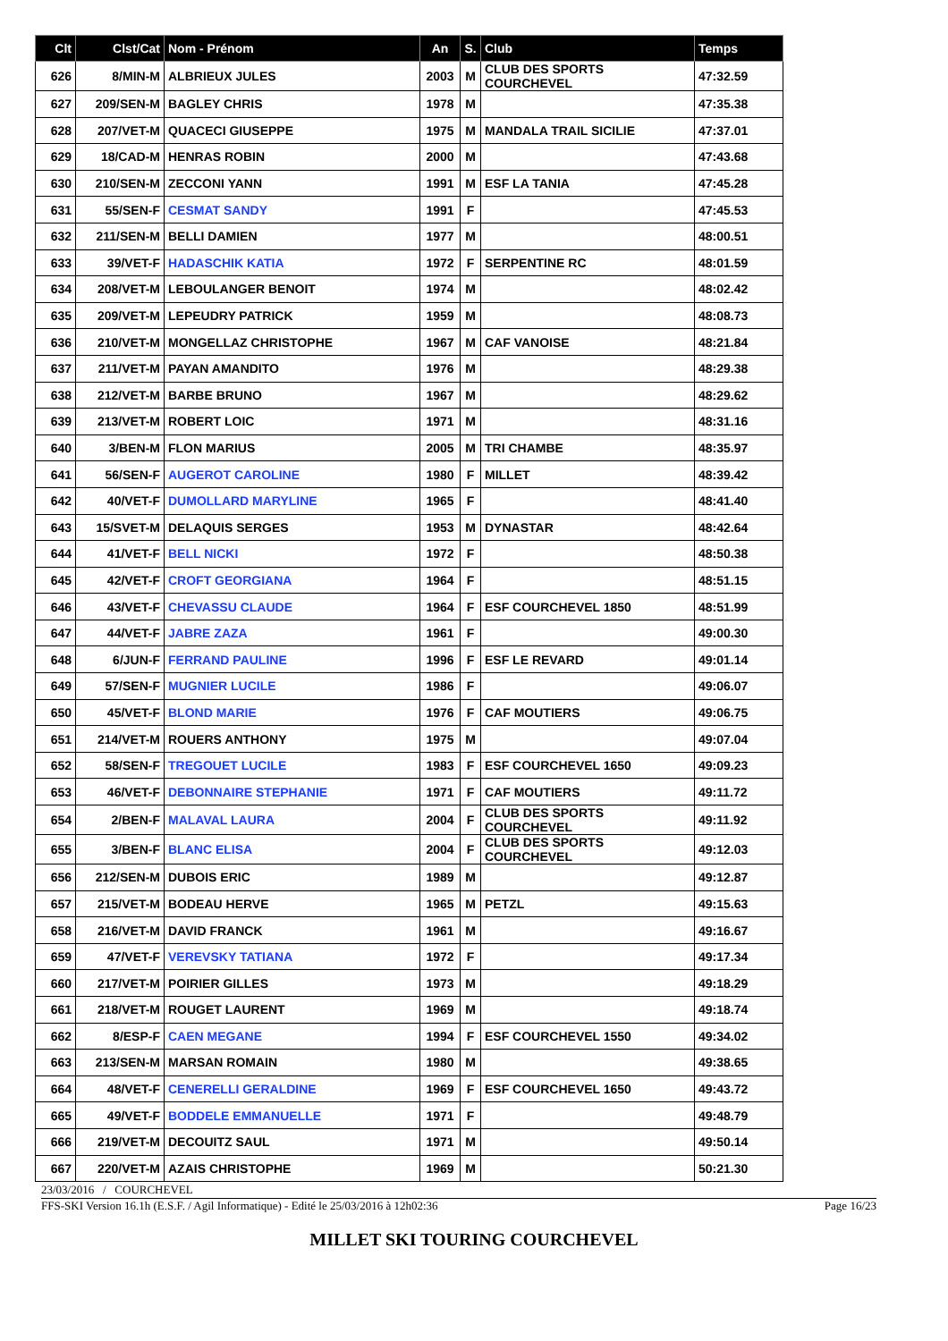| Clt | Clst/Cat | Nom - Prénom | An | S. | Club | Temps |
| --- | --- | --- | --- | --- | --- | --- |
| 626 | 8/MIN-M | ALBRIEUX JULES | 2003 | M | CLUB DES SPORTS COURCHEVEL | 47:32.59 |
| 627 | 209/SEN-M | BAGLEY CHRIS | 1978 | M | | 47:35.38 |
| 628 | 207/VET-M | QUACECI GIUSEPPE | 1975 | M | MANDALA TRAIL SICILIE | 47:37.01 |
| 629 | 18/CAD-M | HENRAS ROBIN | 2000 | M | | 47:43.68 |
| 630 | 210/SEN-M | ZECCONI YANN | 1991 | M | ESF LA TANIA | 47:45.28 |
| 631 | 55/SEN-F | CESMAT SANDY | 1991 | F | | 47:45.53 |
| 632 | 211/SEN-M | BELLI DAMIEN | 1977 | M | | 48:00.51 |
| 633 | 39/VET-F | HADASCHIK KATIA | 1972 | F | SERPENTINE RC | 48:01.59 |
| 634 | 208/VET-M | LEBOULANGER BENOIT | 1974 | M | | 48:02.42 |
| 635 | 209/VET-M | LEPEUDRY PATRICK | 1959 | M | | 48:08.73 |
| 636 | 210/VET-M | MONGELLAZ CHRISTOPHE | 1967 | M | CAF VANOISE | 48:21.84 |
| 637 | 211/VET-M | PAYAN AMANDITO | 1976 | M | | 48:29.38 |
| 638 | 212/VET-M | BARBE BRUNO | 1967 | M | | 48:29.62 |
| 639 | 213/VET-M | ROBERT LOIC | 1971 | M | | 48:31.16 |
| 640 | 3/BEN-M | FLON MARIUS | 2005 | M | TRI CHAMBE | 48:35.97 |
| 641 | 56/SEN-F | AUGEROT CAROLINE | 1980 | F | MILLET | 48:39.42 |
| 642 | 40/VET-F | DUMOLLARD MARYLINE | 1965 | F | | 48:41.40 |
| 643 | 15/SVET-M | DELAQUIS SERGES | 1953 | M | DYNASTAR | 48:42.64 |
| 644 | 41/VET-F | BELL NICKI | 1972 | F | | 48:50.38 |
| 645 | 42/VET-F | CROFT GEORGIANA | 1964 | F | | 48:51.15 |
| 646 | 43/VET-F | CHEVASSU CLAUDE | 1964 | F | ESF COURCHEVEL 1850 | 48:51.99 |
| 647 | 44/VET-F | JABRE ZAZA | 1961 | F | | 49:00.30 |
| 648 | 6/JUN-F | FERRAND PAULINE | 1996 | F | ESF LE REVARD | 49:01.14 |
| 649 | 57/SEN-F | MUGNIER LUCILE | 1986 | F | | 49:06.07 |
| 650 | 45/VET-F | BLOND MARIE | 1976 | F | CAF MOUTIERS | 49:06.75 |
| 651 | 214/VET-M | ROUERS ANTHONY | 1975 | M | | 49:07.04 |
| 652 | 58/SEN-F | TREGOUET LUCILE | 1983 | F | ESF COURCHEVEL 1650 | 49:09.23 |
| 653 | 46/VET-F | DEBONNAIRE STEPHANIE | 1971 | F | CAF MOUTIERS | 49:11.72 |
| 654 | 2/BEN-F | MALAVAL LAURA | 2004 | F | CLUB DES SPORTS COURCHEVEL | 49:11.92 |
| 655 | 3/BEN-F | BLANC ELISA | 2004 | F | CLUB DES SPORTS COURCHEVEL | 49:12.03 |
| 656 | 212/SEN-M | DUBOIS ERIC | 1989 | M | | 49:12.87 |
| 657 | 215/VET-M | BODEAU HERVE | 1965 | M | PETZL | 49:15.63 |
| 658 | 216/VET-M | DAVID FRANCK | 1961 | M | | 49:16.67 |
| 659 | 47/VET-F | VEREVSKY TATIANA | 1972 | F | | 49:17.34 |
| 660 | 217/VET-M | POIRIER GILLES | 1973 | M | | 49:18.29 |
| 661 | 218/VET-M | ROUGET LAURENT | 1969 | M | | 49:18.74 |
| 662 | 8/ESP-F | CAEN MEGANE | 1994 | F | ESF COURCHEVEL 1550 | 49:34.02 |
| 663 | 213/SEN-M | MARSAN ROMAIN | 1980 | M | | 49:38.65 |
| 664 | 48/VET-F | CENERELLI GERALDINE | 1969 | F | ESF COURCHEVEL 1650 | 49:43.72 |
| 665 | 49/VET-F | BODDELE EMMANUELLE | 1971 | F | | 49:48.79 |
| 666 | 219/VET-M | DECOUITZ SAUL | 1971 | M | | 49:50.14 |
| 667 | 220/VET-M | AZAIS CHRISTOPHE | 1969 | M | | 50:21.30 |
23/03/2016 / COURCHEVEL
FFS-SKI Version 16.1h (E.S.F. / Agil Informatique) - Edité le 25/03/2016 à 12h02:36 Page 16/23
MILLET SKI TOURING COURCHEVEL